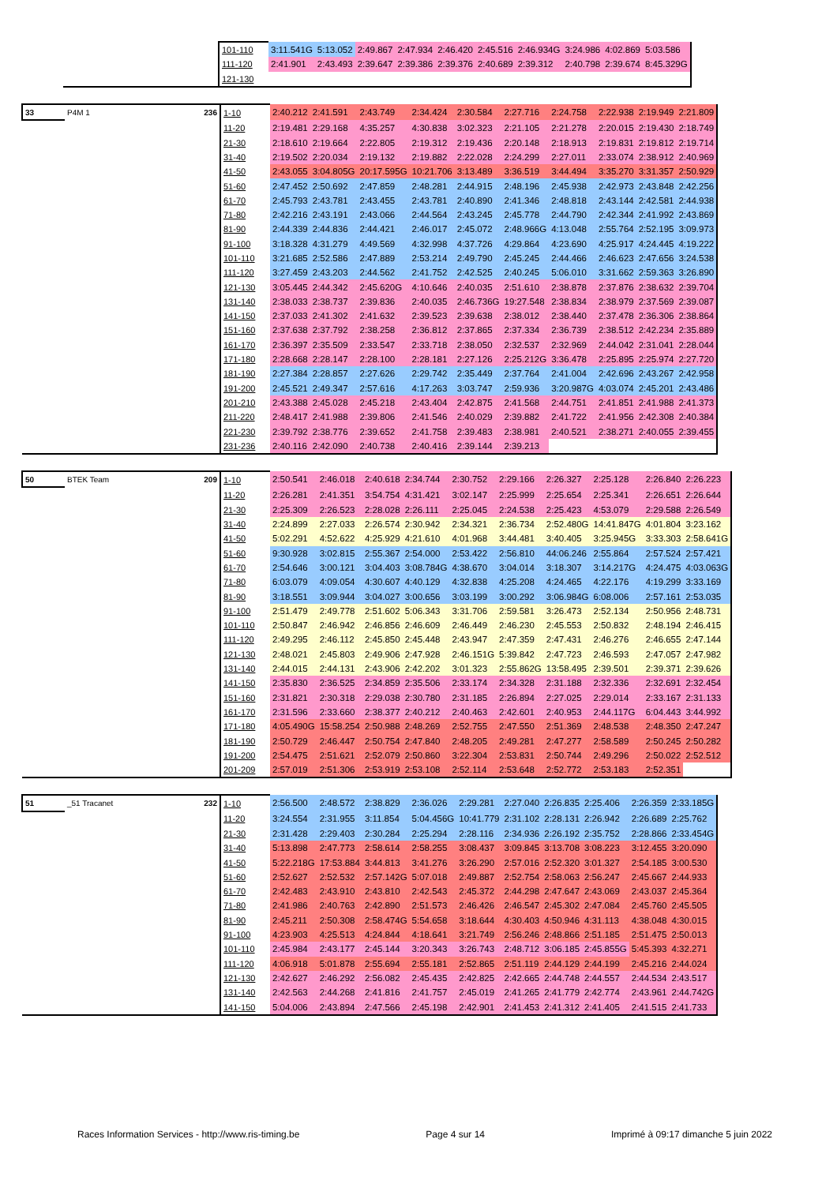| | | | 101-110 | 3:11.541G | 5:13.052 | 2:49.867 | 2:47.934 | 2:46.420 | 2:45.516 | 2:46.934G | 3:24.986 | 4:02.869 | 5:03.586 |
| | | | 111-120 | 2:41.901 | 2:43.493 | 2:39.647 | 2:39.386 | 2:39.376 | 2:40.689 | 2:39.312 | 2:40.798 | 2:39.674 | 8:45.329G |
| | | | 121-130 | | | | | | | | | | |
| 33 | P4M 1 | 236 | 1-10 | 2:40.212 | 2:41.591 | 2:43.749 | 2:34.424 | 2:30.584 | 2:27.716 | 2:24.758 | 2:22.938 | 2:19.949 | 2:21.809 |
| | | | 11-20 | 2:19.481 | 2:29.168 | 4:35.257 | 4:30.838 | 3:02.323 | 2:21.105 | 2:21.278 | 2:20.015 | 2:19.430 | 2:18.749 |
| | | | 21-30 | 2:18.610 | 2:19.664 | 2:22.805 | 2:19.312 | 2:19.436 | 2:20.148 | 2:18.913 | 2:19.831 | 2:19.812 | 2:19.714 |
| | | | 31-40 | 2:19.502 | 2:20.034 | 2:19.132 | 2:19.882 | 2:22.028 | 2:24.299 | 2:27.011 | 2:33.074 | 2:38.912 | 2:40.969 |
| | | | 41-50 | 2:43.055 | 3:04.805G | 20:17.595G | 10:21.706 | 3:13.489 | 3:36.519 | 3:44.494 | 3:35.270 | 3:31.357 | 2:50.929 |
| | | | 51-60 | 2:47.452 | 2:50.692 | 2:47.859 | 2:48.281 | 2:44.915 | 2:48.196 | 2:45.938 | 2:42.973 | 2:43.848 | 2:42.256 |
| | | | 61-70 | 2:45.793 | 2:43.781 | 2:43.455 | 2:43.781 | 2:40.890 | 2:41.346 | 2:48.818 | 2:43.144 | 2:42.581 | 2:44.938 |
| | | | 71-80 | 2:42.216 | 2:43.191 | 2:43.066 | 2:44.564 | 2:43.245 | 2:45.778 | 2:44.790 | 2:42.344 | 2:41.992 | 2:43.869 |
| | | | 81-90 | 2:44.339 | 2:44.836 | 2:44.421 | 2:46.017 | 2:45.072 | 2:48.966G | 4:13.048 | 2:55.764 | 2:52.195 | 3:09.973 |
| | | | 91-100 | 3:18.328 | 4:31.279 | 4:49.569 | 4:32.998 | 4:37.726 | 4:29.864 | 4:23.690 | 4:25.917 | 4:24.445 | 4:19.222 |
| | | | 101-110 | 3:21.685 | 2:52.586 | 2:47.889 | 2:53.214 | 2:49.790 | 2:45.245 | 2:44.466 | 2:46.623 | 2:47.656 | 3:24.538 |
| | | | 111-120 | 3:27.459 | 2:43.203 | 2:44.562 | 2:41.752 | 2:42.525 | 2:40.245 | 5:06.010 | 3:31.662 | 2:59.363 | 3:26.890 |
| | | | 121-130 | 3:05.445 | 2:44.342 | 2:45.620G | 4:10.646 | 2:40.035 | 2:51.610 | 2:38.878 | 2:37.876 | 2:38.632 | 2:39.704 |
| | | | 131-140 | 2:38.033 | 2:38.737 | 2:39.836 | 2:40.035 | 2:46.736G | 19:27.548 | 2:38.834 | 2:38.979 | 2:37.569 | 2:39.087 |
| | | | 141-150 | 2:37.033 | 2:41.302 | 2:41.632 | 2:39.523 | 2:39.638 | 2:38.012 | 2:38.440 | 2:37.478 | 2:36.306 | 2:38.864 |
| | | | 151-160 | 2:37.638 | 2:37.792 | 2:38.258 | 2:36.812 | 2:37.865 | 2:37.334 | 2:36.739 | 2:38.512 | 2:42.234 | 2:35.889 |
| | | | 161-170 | 2:36.397 | 2:35.509 | 2:33.547 | 2:33.718 | 2:38.050 | 2:32.537 | 2:32.969 | 2:44.042 | 2:31.041 | 2:28.044 |
| | | | 171-180 | 2:28.668 | 2:28.147 | 2:28.100 | 2:28.181 | 2:27.126 | 2:25.212G | 3:36.478 | 2:25.895 | 2:25.974 | 2:27.720 |
| | | | 181-190 | 2:27.384 | 2:28.857 | 2:27.626 | 2:29.742 | 2:35.449 | 2:37.764 | 2:41.004 | 2:42.696 | 2:43.267 | 2:42.958 |
| | | | 191-200 | 2:45.521 | 2:49.347 | 2:57.616 | 4:17.263 | 3:03.747 | 2:59.936 | 3:20.987G | 4:03.074 | 2:45.201 | 2:43.486 |
| | | | 201-210 | 2:43.388 | 2:45.028 | 2:45.218 | 2:43.404 | 2:42.875 | 2:41.568 | 2:44.751 | 2:41.851 | 2:41.988 | 2:41.373 |
| | | | 211-220 | 2:48.417 | 2:41.988 | 2:39.806 | 2:41.546 | 2:40.029 | 2:39.882 | 2:41.722 | 2:41.956 | 2:42.308 | 2:40.384 |
| | | | 221-230 | 2:39.792 | 2:38.776 | 2:39.652 | 2:41.758 | 2:39.483 | 2:38.981 | 2:40.521 | 2:38.271 | 2:40.055 | 2:39.455 |
| | | | 231-236 | 2:40.116 | 2:42.090 | 2:40.738 | 2:40.416 | 2:39.144 | 2:39.213 | | | | |
| 50 | BTEK Team | 209 | 1-10 | 2:50.541 | 2:46.018 | 2:40.618 | 2:34.744 | 2:30.752 | 2:29.166 | 2:26.327 | 2:25.128 | 2:26.840 | 2:26.223 |
| | | | 11-20 | 2:26.281 | 2:41.351 | 3:54.754 | 4:31.421 | 3:02.147 | 2:25.999 | 2:25.654 | 2:25.341 | 2:26.651 | 2:26.644 |
| | | | 21-30 | 2:25.309 | 2:26.523 | 2:28.028 | 2:26.111 | 2:25.045 | 2:24.538 | 2:25.423 | 4:53.079 | 2:29.588 | 2:26.549 |
| | | | 31-40 | 2:24.899 | 2:27.033 | 2:26.574 | 2:30.942 | 2:34.321 | 2:36.734 | 2:52.480G | 14:41.847G | 4:01.804 | 3:23.162 |
| | | | 41-50 | 5:02.291 | 4:52.622 | 4:25.929 | 4:21.610 | 4:01.968 | 3:44.481 | 3:40.405 | 3:25.945G | 3:33.303 | 2:58.641G |
| | | | 51-60 | 9:30.928 | 3:02.815 | 2:55.367 | 2:54.000 | 2:53.422 | 2:56.810 | 44:06.246 | 2:55.864 | 2:57.524 | 2:57.421 |
| | | | 61-70 | 2:54.646 | 3:00.121 | 3:04.403 | 3:08.784G | 4:38.670 | 3:04.014 | 3:18.307 | 3:14.217G | 4:24.475 | 4:03.063G |
| | | | 71-80 | 6:03.079 | 4:09.054 | 4:30.607 | 4:40.129 | 4:32.838 | 4:25.208 | 4:24.465 | 4:22.176 | 4:19.299 | 3:33.169 |
| | | | 81-90 | 3:18.551 | 3:09.944 | 3:04.027 | 3:00.656 | 3:03.199 | 3:00.292 | 3:06.984G | 6:08.006 | 2:57.161 | 2:53.035 |
| | | | 91-100 | 2:51.479 | 2:49.778 | 2:51.602 | 5:06.343 | 3:31.706 | 2:59.581 | 3:26.473 | 2:52.134 | 2:50.956 | 2:48.731 |
| | | | 101-110 | 2:50.847 | 2:46.942 | 2:46.856 | 2:46.609 | 2:46.449 | 2:46.230 | 2:45.553 | 2:50.832 | 2:48.194 | 2:46.415 |
| | | | 111-120 | 2:49.295 | 2:46.112 | 2:45.850 | 2:45.448 | 2:43.947 | 2:47.359 | 2:47.431 | 2:46.276 | 2:46.655 | 2:47.144 |
| | | | 121-130 | 2:48.021 | 2:45.803 | 2:49.906 | 2:47.928 | 2:46.151G | 5:39.842 | 2:47.723 | 2:46.593 | 2:47.057 | 2:47.982 |
| | | | 131-140 | 2:44.015 | 2:44.131 | 2:43.906 | 2:42.202 | 3:01.323 | 2:55.862G | 13:58.495 | 2:39.501 | 2:39.371 | 2:39.626 |
| | | | 141-150 | 2:35.830 | 2:36.525 | 2:34.859 | 2:35.506 | 2:33.174 | 2:34.328 | 2:31.188 | 2:32.336 | 2:32.691 | 2:32.454 |
| | | | 151-160 | 2:31.821 | 2:30.318 | 2:29.038 | 2:30.780 | 2:31.185 | 2:26.894 | 2:27.025 | 2:29.014 | 2:33.167 | 2:31.133 |
| | | | 161-170 | 2:31.596 | 2:33.660 | 2:38.377 | 2:40.212 | 2:40.463 | 2:42.601 | 2:40.953 | 2:44.117G | 6:04.443 | 3:44.992 |
| | | | 171-180 | 4:05.490G | 15:58.254 | 2:50.988 | 2:48.269 | 2:52.755 | 2:47.550 | 2:51.369 | 2:48.538 | 2:48.350 | 2:47.247 |
| | | | 181-190 | 2:50.729 | 2:46.447 | 2:50.754 | 2:47.840 | 2:48.205 | 2:49.281 | 2:47.277 | 2:58.589 | 2:50.245 | 2:50.282 |
| | | | 191-200 | 2:54.475 | 2:51.621 | 2:52.079 | 2:50.860 | 3:22.304 | 2:53.831 | 2:50.744 | 2:49.296 | 2:50.022 | 2:52.512 |
| | | | 201-209 | 2:57.019 | 2:51.306 | 2:53.919 | 2:53.108 | 2:52.114 | 2:53.648 | 2:52.772 | 2:53.183 | 2:52.351 | |
| 51 | _51 Tracanet | 232 | 1-10 | 2:56.500 | 2:48.572 | 2:38.829 | 2:36.026 | 2:29.281 | 2:27.040 | 2:26.835 | 2:25.406 | 2:26.359 | 2:33.185G |
| | | | 11-20 | 3:24.554 | 2:31.955 | 3:11.854 | 5:04.456G | 10:41.779 | 2:31.102 | 2:28.131 | 2:26.942 | 2:26.689 | 2:25.762 |
| | | | 21-30 | 2:31.428 | 2:29.403 | 2:30.284 | 2:25.294 | 2:28.116 | 2:34.936 | 2:26.192 | 2:35.752 | 2:28.866 | 2:33.454G |
| | | | 31-40 | 5:13.898 | 2:47.773 | 2:58.614 | 2:58.255 | 3:08.437 | 3:09.845 | 3:13.708 | 3:08.223 | 3:12.455 | 3:20.090 |
| | | | 41-50 | 5:22.218G | 17:53.884 | 3:44.813 | 3:41.276 | 3:26.290 | 2:57.016 | 2:52.320 | 3:01.327 | 2:54.185 | 3:00.530 |
| | | | 51-60 | 2:52.627 | 2:52.532 | 2:57.142G | 5:07.018 | 2:49.887 | 2:52.754 | 2:58.063 | 2:56.247 | 2:45.667 | 2:44.933 |
| | | | 61-70 | 2:42.483 | 2:43.910 | 2:43.810 | 2:42.543 | 2:45.372 | 2:44.298 | 2:47.647 | 2:43.069 | 2:43.037 | 2:45.364 |
| | | | 71-80 | 2:41.986 | 2:40.763 | 2:42.890 | 2:51.573 | 2:46.426 | 2:46.547 | 2:45.302 | 2:47.084 | 2:45.760 | 2:45.505 |
| | | | 81-90 | 2:45.211 | 2:50.308 | 2:58.474G | 5:54.658 | 3:18.644 | 4:30.403 | 4:50.946 | 4:31.113 | 4:38.048 | 4:30.015 |
| | | | 91-100 | 4:23.903 | 4:25.513 | 4:24.844 | 4:18.641 | 3:21.749 | 2:56.246 | 2:48.866 | 2:51.185 | 2:51.475 | 2:50.013 |
| | | | 101-110 | 2:45.984 | 2:43.177 | 2:45.144 | 3:20.343 | 3:26.743 | 2:48.712 | 3:06.185 | 2:45.855G | 5:45.393 | 4:32.271 |
| | | | 111-120 | 4:06.918 | 5:01.878 | 2:55.694 | 2:55.181 | 2:52.865 | 2:51.119 | 2:44.129 | 2:44.199 | 2:45.216 | 2:44.024 |
| | | | 121-130 | 2:42.627 | 2:46.292 | 2:56.082 | 2:45.435 | 2:42.825 | 2:42.665 | 2:44.748 | 2:44.557 | 2:44.534 | 2:43.517 |
| | | | 131-140 | 2:42.563 | 2:44.268 | 2:41.816 | 2:41.757 | 2:45.019 | 2:41.265 | 2:41.779 | 2:42.774 | 2:43.961 | 2:44.742G |
| | | | 141-150 | 5:04.006 | 2:43.894 | 2:47.566 | 2:45.198 | 2:42.901 | 2:41.453 | 2:41.312 | 2:41.405 | 2:41.515 | 2:41.733 |
Races Information Services - http://www.ris-timing.be Page 4 sur 14 Imprimé à 09:17 dimanche 5 juin 2022